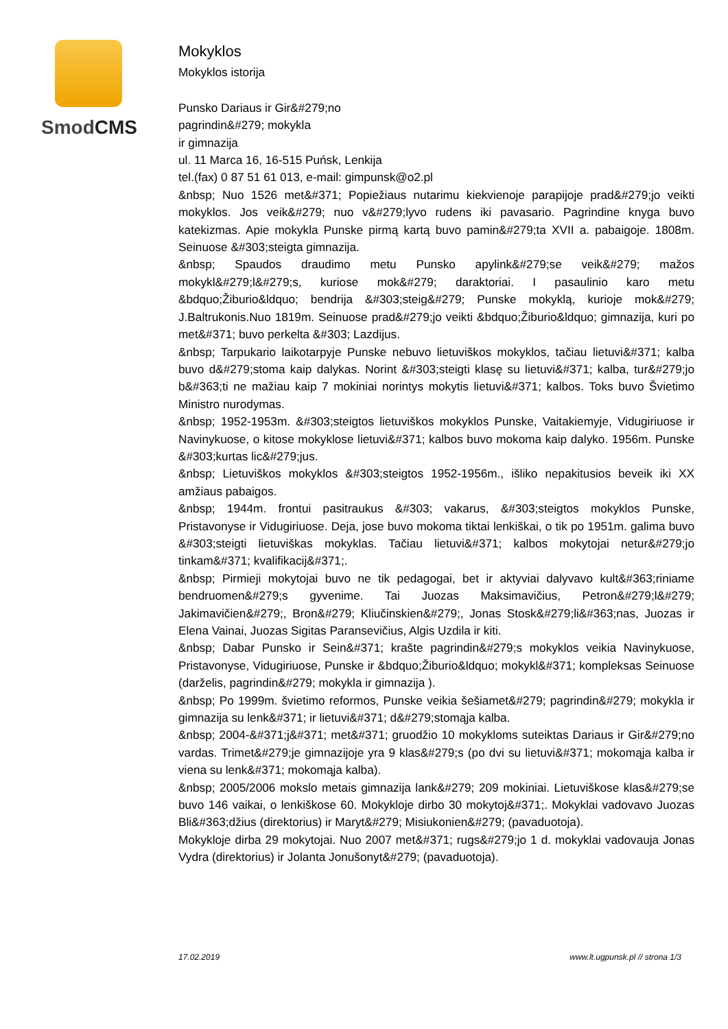SmodCMS
Mokyklos
Mokyklos istorija
Punsko Dariaus ir Gir&#279;no
pagrindin&#279; mokykla
ir gimnazija
ul. 11 Marca 16, 16-515 Puńsk, Lenkija
tel.(fax) 0 87 51 61 013, e-mail: gimpunsk@o2.pl
&nbsp; Nuo 1526 met&#371; Popiežiaus nutarimu kiekvienoje parapijoje prad&#279;jo veikti mokyklos. Jos veik&#279; nuo v&#279;lyvo rudens iki pavasario. Pagrindine knyga buvo katekizmas. Apie mokykla Punske pirmą kartą buvo pamin&#279;ta XVII a. pabaigoje. 1808m. Seinuose &#303;steigta gimnazija.
&nbsp; Spaudos draudimo metu Punsko apylink&#279;se veik&#279; mažos mokykl&#279;l&#279;s, kuriose mok&#279; daraktoriai. I pasaulinio karo metu &bdquo;Žiburio&ldquo; bendrija &#303;steig&#279; Punske mokyklą, kurioje mok&#279; J.Baltrukonis.Nuo 1819m. Seinuose prad&#279;jo veikti &bdquo;Žiburio&ldquo; gimnazija, kuri po met&#371; buvo perkelta &#303; Lazdijus.
&nbsp; Tarpukario laikotarpyje Punske nebuvo lietuviškos mokyklos, tačiau lietuvi&#371; kalba buvo d&#279;stoma kaip dalykas. Norint &#303;steigti klasę su lietuvi&#371; kalba, tur&#279;jo b&#363;ti ne mažiau kaip 7 mokiniai norintys mokytis lietuvi&#371; kalbos. Toks buvo Švietimo Ministro nurodymas.
&nbsp; 1952-1953m. &#303;steigtos lietuviškos mokyklos Punske, Vaitakiemyje, Vidugiriuose ir Navinykuose, o kitose mokyklose lietuvi&#371; kalbos buvo mokoma kaip dalyko. 1956m. Punske &#303;kurtas lic&#279;jus.
&nbsp; Lietuviškos mokyklos &#303;steigtos 1952-1956m., išliko nepakitusios beveik iki XX amžiaus pabaigos.
&nbsp; 1944m. frontui pasitraukus &#303; vakarus, &#303;steigtos mokyklos Punske, Pristavonyse ir Vidugiriuose. Deja, jose buvo mokoma tiktai lenkiškai, o tik po 1951m. galima buvo &#303;steigti lietuviškas mokyklas. Tačiau lietuvi&#371; kalbos mokytojai netur&#279;jo tinkam&#371; kvalifikacij&#371;.
&nbsp; Pirmieji mokytojai buvo ne tik pedagogai, bet ir aktyviai dalyvavo kult&#363;riniame bendruomen&#279;s gyvenime. Tai Juozas Maksimavičius, Petron&#279;l&#279; Jakimavičien&#279;, Bron&#279; Kliučinskien&#279;, Jonas Stosk&#279;li&#363;nas, Juozas ir Elena Vainai, Juozas Sigitas Paransevičius, Algis Uzdila ir kiti.
&nbsp; Dabar Punsko ir Sein&#371; krašte pagrindin&#279;s mokyklos veikia Navinykuose, Pristavonyse, Vidugiriuose, Punske ir &bdquo;Žiburio&ldquo; mokykl&#371; kompleksas Seinuose (darželis, pagrindin&#279; mokykla ir gimnazija ).
&nbsp; Po 1999m. švietimo reformos, Punske veikia šešiamet&#279; pagrindin&#279; mokykla ir gimnazija su lenk&#371; ir lietuvi&#371; d&#279;stomąja kalba.
&nbsp; 2004-&#371;j&#371; met&#371; gruodžio 10 mokykloms suteiktas Dariaus ir Gir&#279;no vardas. Trimet&#279;je gimnazijoje yra 9 klas&#279;s (po dvi su lietuvi&#371; mokomąja kalba ir viena su lenk&#371; mokomąja kalba).
&nbsp; 2005/2006 mokslo metais gimnazija lank&#279; 209 mokiniai. Lietuviškose klas&#279;se buvo 146 vaikai, o lenkiškose 60. Mokykloje dirbo 30 mokytoj&#371;. Mokyklai vadovavo Juozas Bli&#363;džius (direktorius) ir Maryt&#279; Misiukonien&#279; (pavaduotoja).
Mokykloje dirba 29 mokytojai. Nuo 2007 met&#371; rugs&#279;jo 1 d. mokyklai vadovauja Jonas Vydra (direktorius) ir Jolanta Jonušonyt&#279; (pavaduotoja).
17.02.2019 www.lt.ugpunsk.pl // strona 1/3